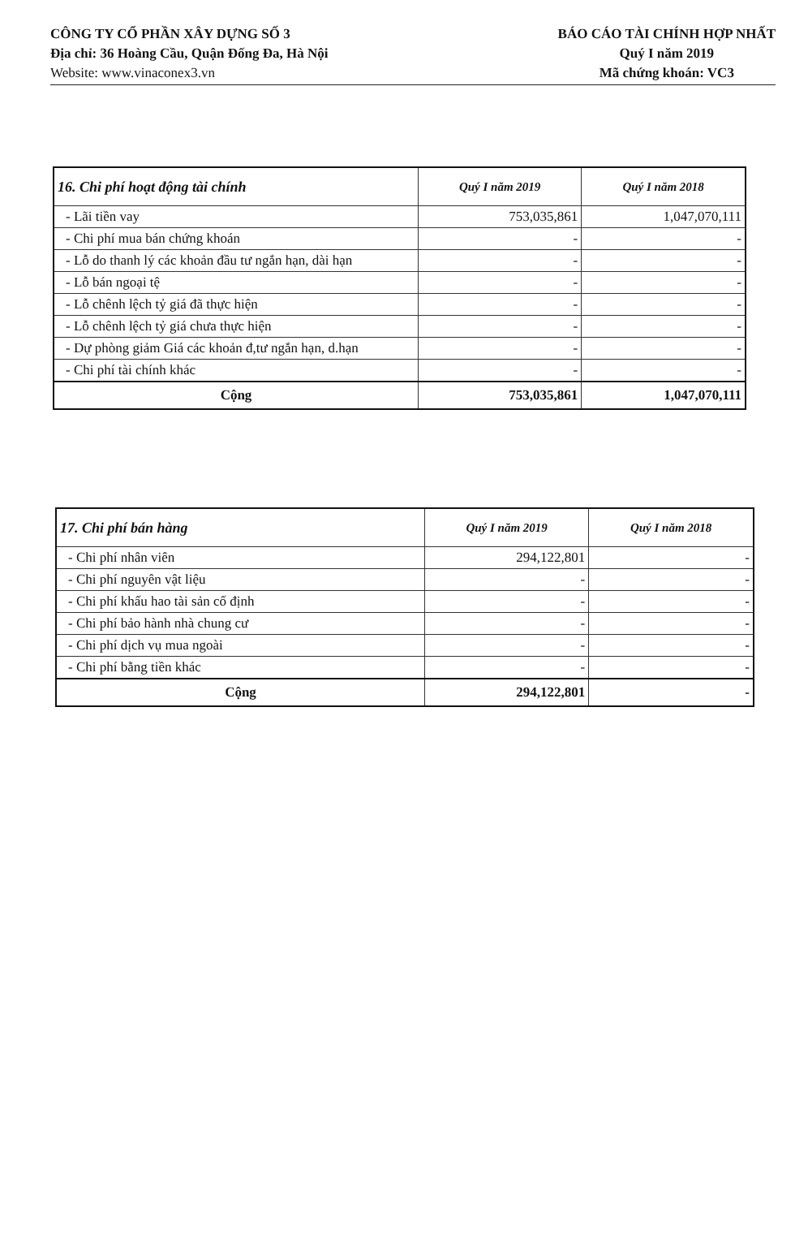CÔNG TY CỔ PHẦN XÂY DỰNG SỐ 3
Địa chỉ: 36 Hoàng Cầu, Quận Đống Đa, Hà Nội
Website: www.vinaconex3.vn
BÁO CÁO TÀI CHÍNH HỢP NHẤT
Quý I năm 2019
Mã chứng khoán: VC3
| 16. Chi phí hoạt động tài chính | Quý I năm 2019 | Quý I năm 2018 |
| --- | --- | --- |
| - Lãi tiền vay | 753,035,861 | 1,047,070,111 |
| - Chi phí mua bán chứng khoán | - | - |
| - Lỗ do thanh lý các khoản đầu tư ngắn hạn, dài hạn | - | - |
| - Lỗ bán ngoại tệ | - | - |
| - Lỗ chênh lệch tỷ giá đã thực hiện | - | - |
| - Lỗ chênh lệch tỷ giá chưa thực hiện | - | - |
| - Dự phòng giảm Giá các khoản đ,tư ngắn hạn, d.hạn | - | - |
| - Chi phí tài chính khác | - | - |
| Cộng | 753,035,861 | 1,047,070,111 |
| 17. Chi phí bán hàng | Quý I năm 2019 | Quý I năm 2018 |
| --- | --- | --- |
| - Chi phí nhân viên | 294,122,801 | - |
| - Chi phí nguyên vật liệu | - | - |
| - Chi phí khấu hao tài sản cố định | - | - |
| - Chi phí bảo hành nhà chung cư | - | - |
| - Chi phí dịch vụ mua ngoài | - | - |
| - Chi phí bằng tiền khác | - | - |
| Cộng | 294,122,801 | - |